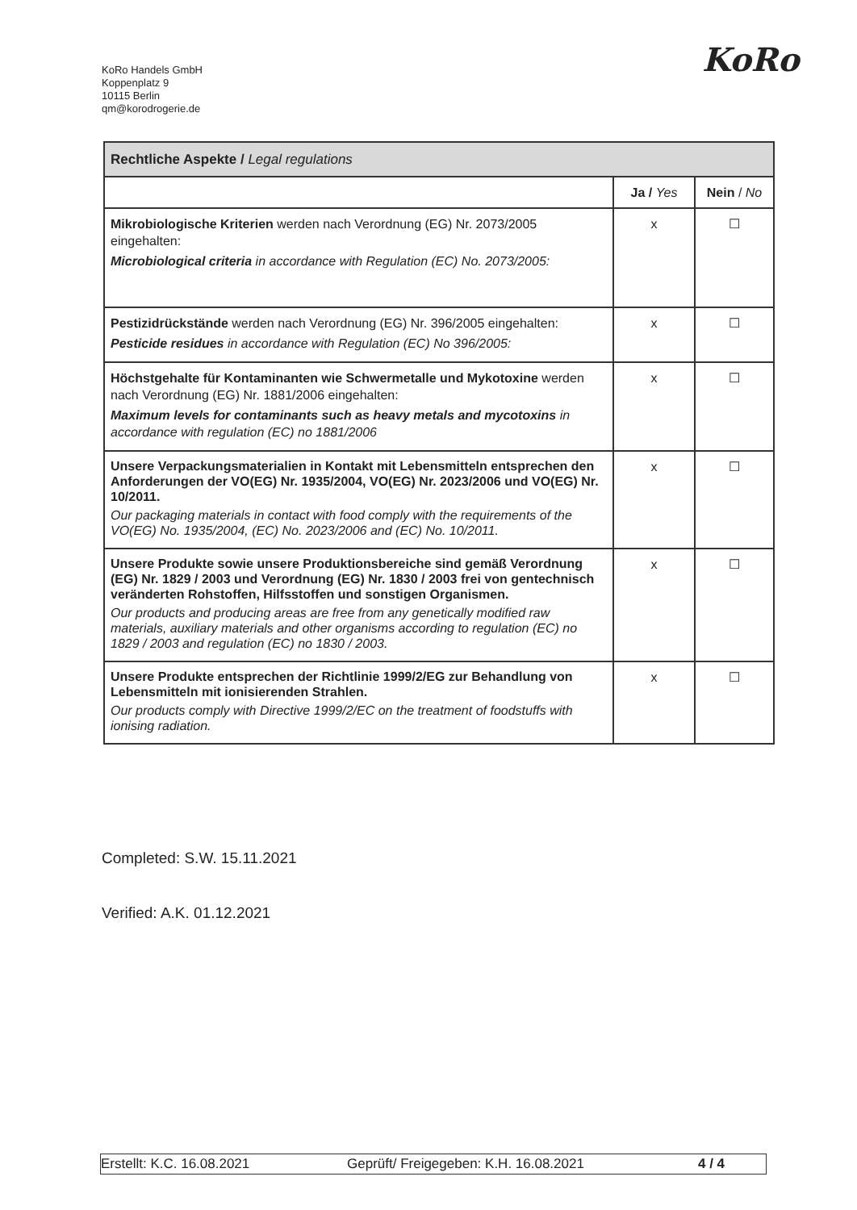KoRo Handels GmbH
Koppenplatz 9
10115 Berlin
qm@korodrogerie.de
KoRo
| Rechtliche Aspekte / Legal regulations | | |
| --- | --- | --- |
| | Ja / Yes | Nein / No |
| Mikrobiologische Kriterien werden nach Verordnung (EG) Nr. 2073/2005 eingehalten: Microbiological criteria in accordance with Regulation (EC) No. 2073/2005: | x | ☐ |
| Pestizidrückstände werden nach Verordnung (EG) Nr. 396/2005 eingehalten: Pesticide residues in accordance with Regulation (EC) No 396/2005: | x | ☐ |
| Höchstgehalte für Kontaminanten wie Schwermetalle und Mykotoxine werden nach Verordnung (EG) Nr. 1881/2006 eingehalten: Maximum levels for contaminants such as heavy metals and mycotoxins in accordance with regulation (EC) no 1881/2006 | x | ☐ |
| Unsere Verpackungsmaterialien in Kontakt mit Lebensmitteln entsprechen den Anforderungen der VO(EG) Nr. 1935/2004, VO(EG) Nr. 2023/2006 und VO(EG) Nr. 10/2011. Our packaging materials in contact with food comply with the requirements of the VO(EG) No. 1935/2004, (EC) No. 2023/2006 and (EC) No. 10/2011. | x | ☐ |
| Unsere Produkte sowie unsere Produktionsbereiche sind gemäß Verordnung (EG) Nr. 1829 / 2003 und Verordnung (EG) Nr. 1830 / 2003 frei von gentechnisch veränderten Rohstoffen, Hilfsstoffen und sonstigen Organismen. Our products and producing areas are free from any genetically modified raw materials, auxiliary materials and other organisms according to regulation (EC) no 1829 / 2003 and regulation (EC) no 1830 / 2003. | x | ☐ |
| Unsere Produkte entsprechen der Richtlinie 1999/2/EG zur Behandlung von Lebensmitteln mit ionisierenden Strahlen. Our products comply with Directive 1999/2/EC on the treatment of foodstuffs with ionising radiation. | x | ☐ |
Completed: S.W. 15.11.2021
Verified: A.K. 01.12.2021
Erstellt: K.C. 16.08.2021 Geprüft/ Freigegeben: K.H. 16.08.2021 4 / 4